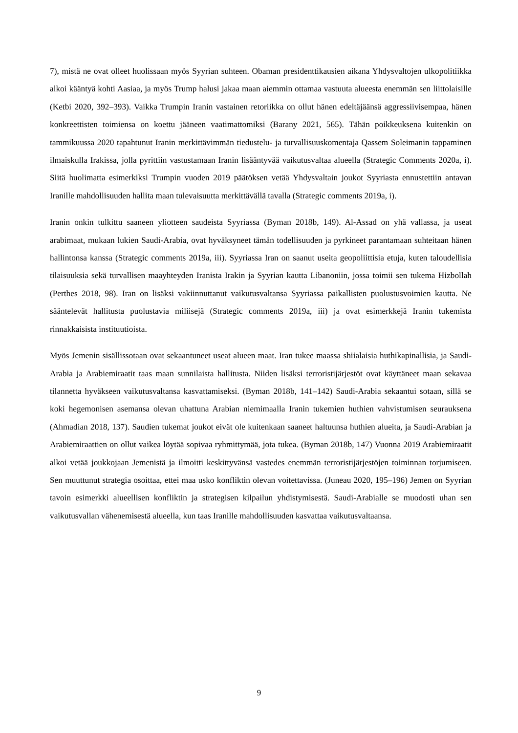7), mistä ne ovat olleet huolissaan myös Syyrian suhteen. Obaman presidenttikausien aikana Yhdysvaltojen ulkopolitiikka alkoi kääntyä kohti Aasiaa, ja myös Trump halusi jakaa maan aiemmin ottamaa vastuuta alueesta enemmän sen liittolaisille (Ketbi 2020, 392–393). Vaikka Trumpin Iranin vastainen retoriikka on ollut hänen edeltäjäänsä aggressiivisempaa, hänen konkreettisten toimiensa on koettu jääneen vaatimattomiksi (Barany 2021, 565). Tähän poikkeuksena kuitenkin on tammikuussa 2020 tapahtunut Iranin merkittävimmän tiedustelu- ja turvallisuuskomentaja Qassem Soleimanin tappaminen ilmaiskulla Irakissa, jolla pyrittiin vastustamaan Iranin lisääntyvää vaikutusvaltaa alueella (Strategic Comments 2020a, i). Siitä huolimatta esimerkiksi Trumpin vuoden 2019 päätöksen vetää Yhdysvaltain joukot Syyriasta ennustettiin antavan Iranille mahdollisuuden hallita maan tulevaisuutta merkittävällä tavalla (Strategic comments 2019a, i).
Iranin onkin tulkittu saaneen yliotteen saudeista Syyriassa (Byman 2018b, 149). Al-Assad on yhä vallassa, ja useat arabimaat, mukaan lukien Saudi-Arabia, ovat hyväksyneet tämän todellisuuden ja pyrkineet parantamaan suhteitaan hänen hallintonsa kanssa (Strategic comments 2019a, iii). Syyriassa Iran on saanut useita geopoliittisia etuja, kuten taloudellisia tilaisuuksia sekä turvallisen maayhteyden Iranista Irakin ja Syyrian kautta Libanoniin, jossa toimii sen tukema Hizbollah (Perthes 2018, 98). Iran on lisäksi vakiinnuttanut vaikutusvaltansa Syyriassa paikallisten puolustusvoimien kautta. Ne sääntelevät hallitusta puolustavia miliisejä (Strategic comments 2019a, iii) ja ovat esimerkkejä Iranin tukemista rinnakkaisista instituutioista.
Myös Jemenin sisällissotaan ovat sekaantuneet useat alueen maat. Iran tukee maassa shiialaisia huthikapinallisia, ja Saudi-Arabia ja Arabiemiraatit taas maan sunnilaista hallitusta. Niiden lisäksi terroristijärjestöt ovat käyttäneet maan sekavaa tilannetta hyväkseen vaikutusvaltansa kasvattamiseksi. (Byman 2018b, 141–142) Saudi-Arabia sekaantui sotaan, sillä se koki hegemonisen asemansa olevan uhattuna Arabian niemimaalla Iranin tukemien huthien vahvistumisen seurauksena (Ahmadian 2018, 137). Saudien tukemat joukot eivät ole kuitenkaan saaneet haltuunsa huthien alueita, ja Saudi-Arabian ja Arabiemiraattien on ollut vaikea löytää sopivaa ryhmittymää, jota tukea. (Byman 2018b, 147) Vuonna 2019 Arabiemiraatit alkoi vetää joukkojaan Jemenistä ja ilmoitti keskittyvänsä vastedes enemmän terroristijärjestöjen toiminnan torjumiseen. Sen muuttunut strategia osoittaa, ettei maa usko konfliktin olevan voitettavissa. (Juneau 2020, 195–196) Jemen on Syyrian tavoin esimerkki alueellisen konfliktin ja strategisen kilpailun yhdistymisestä. Saudi-Arabialle se muodosti uhan sen vaikutusvallan vähenemisestä alueella, kun taas Iranille mahdollisuuden kasvattaa vaikutusvaltaansa.
9